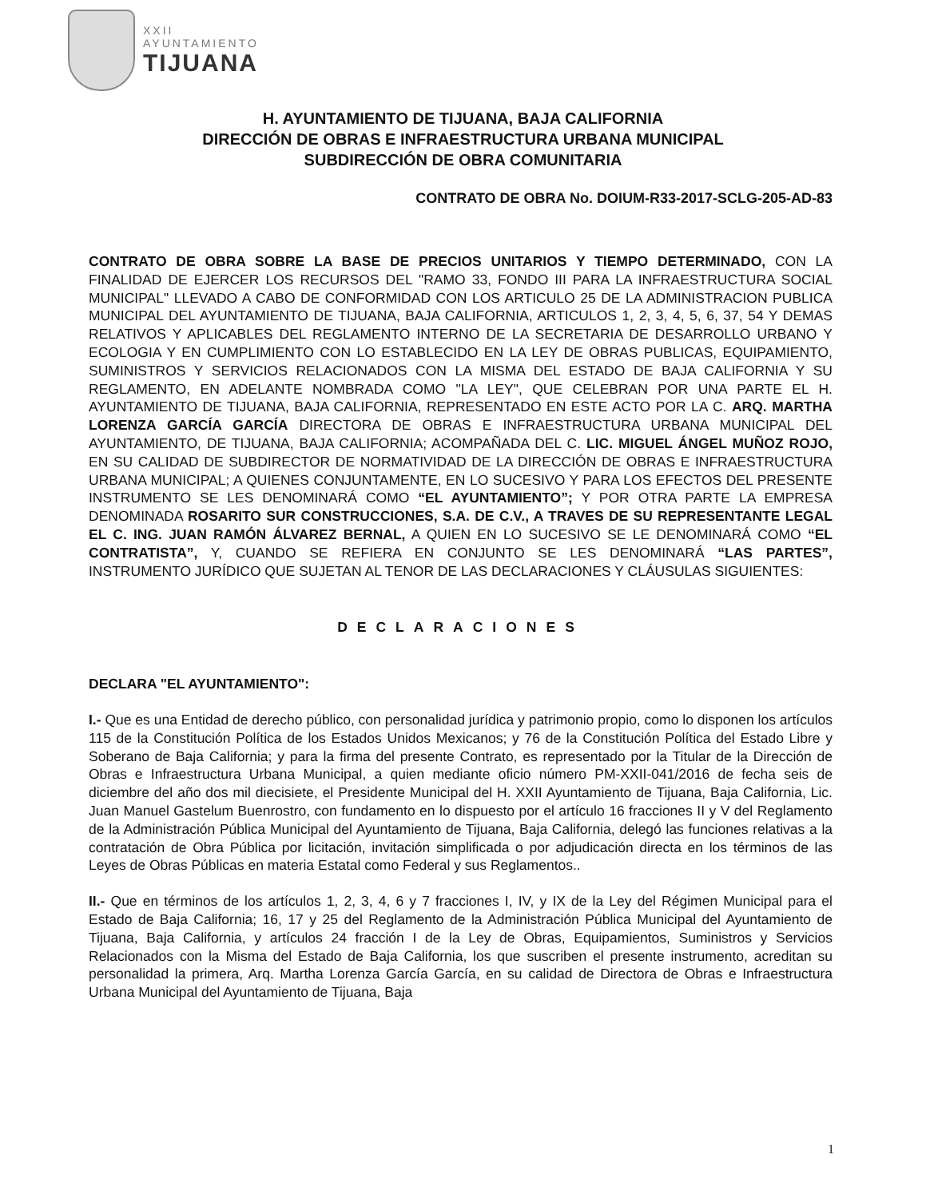XXII
AYUNTAMIENTO
TIJUANA
H. AYUNTAMIENTO DE TIJUANA, BAJA CALIFORNIA
DIRECCIÓN DE OBRAS E INFRAESTRUCTURA URBANA MUNICIPAL
SUBDIRECCIÓN DE OBRA COMUNITARIA
CONTRATO DE OBRA No. DOIUM-R33-2017-SCLG-205-AD-83
CONTRATO DE OBRA SOBRE LA BASE DE PRECIOS UNITARIOS Y TIEMPO DETERMINADO, CON LA FINALIDAD DE EJERCER LOS RECURSOS DEL "RAMO 33, FONDO III PARA LA INFRAESTRUCTURA SOCIAL MUNICIPAL" LLEVADO A CABO DE CONFORMIDAD CON LOS ARTICULO 25 DE LA ADMINISTRACION PUBLICA MUNICIPAL DEL AYUNTAMIENTO DE TIJUANA, BAJA CALIFORNIA, ARTICULOS 1, 2, 3, 4, 5, 6, 37, 54 Y DEMAS RELATIVOS Y APLICABLES DEL REGLAMENTO INTERNO DE LA SECRETARIA DE DESARROLLO URBANO Y ECOLOGIA Y EN CUMPLIMIENTO CON LO ESTABLECIDO EN LA LEY DE OBRAS PUBLICAS, EQUIPAMIENTO, SUMINISTROS Y SERVICIOS RELACIONADOS CON LA MISMA DEL ESTADO DE BAJA CALIFORNIA Y SU REGLAMENTO, EN ADELANTE NOMBRADA COMO "LA LEY", QUE CELEBRAN POR UNA PARTE EL H. AYUNTAMIENTO DE TIJUANA, BAJA CALIFORNIA, REPRESENTADO EN ESTE ACTO POR LA C. ARQ. MARTHA LORENZA GARCÍA GARCÍA DIRECTORA DE OBRAS E INFRAESTRUCTURA URBANA MUNICIPAL DEL AYUNTAMIENTO, DE TIJUANA, BAJA CALIFORNIA; ACOMPAÑADA DEL C. LIC. MIGUEL ÁNGEL MUÑOZ ROJO, EN SU CALIDAD DE SUBDIRECTOR DE NORMATIVIDAD DE LA DIRECCIÓN DE OBRAS E INFRAESTRUCTURA URBANA MUNICIPAL; A QUIENES CONJUNTAMENTE, EN LO SUCESIVO Y PARA LOS EFECTOS DEL PRESENTE INSTRUMENTO SE LES DENOMINARÁ COMO “EL AYUNTAMIENTO”; Y POR OTRA PARTE LA EMPRESA DENOMINADA ROSARITO SUR CONSTRUCCIONES, S.A. DE C.V., A TRAVES DE SU REPRESENTANTE LEGAL EL C. ING. JUAN RAMÓN ÁLVAREZ BERNAL, A QUIEN EN LO SUCESIVO SE LE DENOMINARÁ COMO “EL CONTRATISTA”, Y, CUANDO SE REFIERA EN CONJUNTO SE LES DENOMINARÁ “LAS PARTES”, INSTRUMENTO JURÍDICO QUE SUJETAN AL TENOR DE LAS DECLARACIONES Y CLÁUSULAS SIGUIENTES:
DECLARACIONES
DECLARA "EL AYUNTAMIENTO":
I.- Que es una Entidad de derecho público, con personalidad jurídica y patrimonio propio, como lo disponen los artículos 115 de la Constitución Política de los Estados Unidos Mexicanos; y 76 de la Constitución Política del Estado Libre y Soberano de Baja California; y para la firma del presente Contrato, es representado por la Titular de la Dirección de Obras e Infraestructura Urbana Municipal, a quien mediante oficio número PM-XXII-041/2016 de fecha seis de diciembre del año dos mil diecisiete, el Presidente Municipal del H. XXII Ayuntamiento de Tijuana, Baja California, Lic. Juan Manuel Gastelum Buenrostro, con fundamento en lo dispuesto por el artículo 16 fracciones II y V del Reglamento de la Administración Pública Municipal del Ayuntamiento de Tijuana, Baja California, delegó las funciones relativas a la contratación de Obra Pública por licitación, invitación simplificada o por adjudicación directa en los términos de las Leyes de Obras Públicas en materia Estatal como Federal y sus Reglamentos..
II.- Que en términos de los artículos 1, 2, 3, 4, 6 y 7 fracciones I, IV, y IX de la Ley del Régimen Municipal para el Estado de Baja California; 16, 17 y 25 del Reglamento de la Administración Pública Municipal del Ayuntamiento de Tijuana, Baja California, y artículos 24 fracción I de la Ley de Obras, Equipamientos, Suministros y Servicios Relacionados con la Misma del Estado de Baja California, los que suscriben el presente instrumento, acreditan su personalidad la primera, Arq. Martha Lorenza García García, en su calidad de Directora de Obras e Infraestructura Urbana Municipal del Ayuntamiento de Tijuana, Baja
1